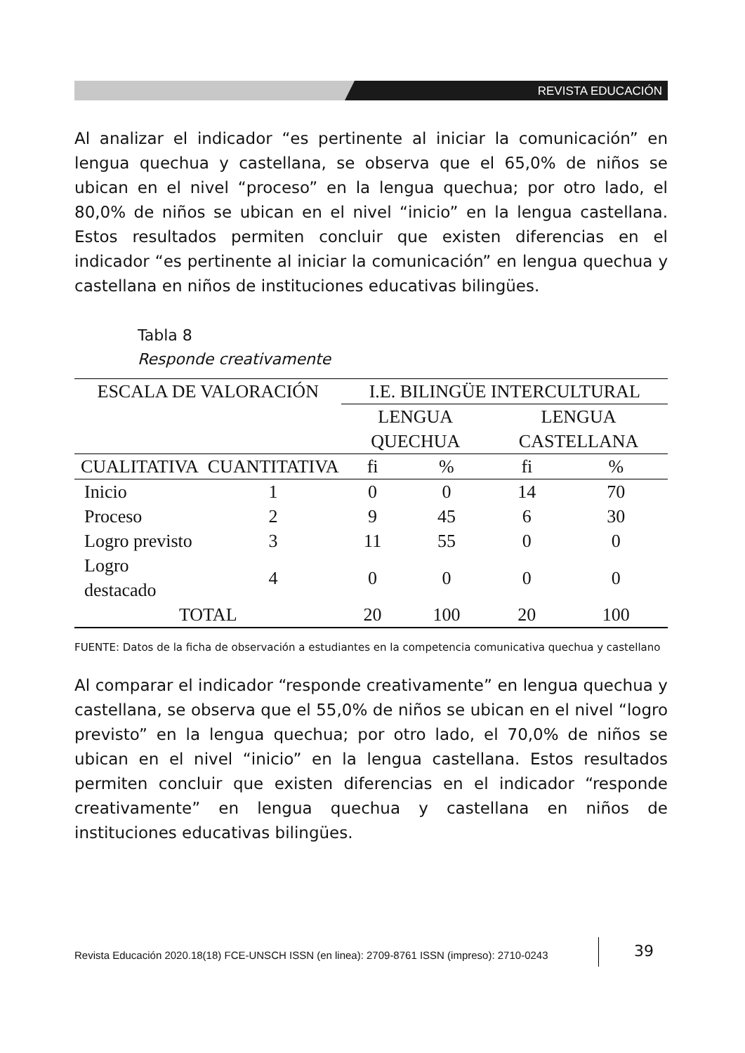REVISTA EDUCACIÓN
Al analizar el indicador “es pertinente al iniciar la comunicación” en lengua quechua y castellana, se observa que el 65,0% de niños se ubican en el nivel “proceso” en la lengua quechua; por otro lado, el 80,0% de niños se ubican en el nivel “inicio” en la lengua castellana. Estos resultados permiten concluir que existen diferencias en el indicador “es pertinente al iniciar la comunicación” en lengua quechua y castellana en niños de instituciones educativas bilingües.
Tabla 8
Responde creativamente
| ESCALA DE VALORACIÓN | | I.E. BILINGÜE INTERCULTURAL | | | |
| --- | --- | --- | --- | --- | --- |
| | | LENGUA QUECHUA | | LENGUA CASTELLANA | |
| CUALITATIVA | CUANTITATIVA | fi | % | fi | % |
| Inicio | 1 | 0 | 0 | 14 | 70 |
| Proceso | 2 | 9 | 45 | 6 | 30 |
| Logro previsto | 3 | 11 | 55 | 0 | 0 |
| Logro destacado | 4 | 0 | 0 | 0 | 0 |
| TOTAL | | 20 | 100 | 20 | 100 |
FUENTE: Datos de la ficha de observación a estudiantes en la competencia comunicativa quechua y castellano
Al comparar el indicador “responde creativamente” en lengua quechua y castellana, se observa que el 55,0% de niños se ubican en el nivel “logro previsto” en la lengua quechua; por otro lado, el 70,0% de niños se ubican en el nivel “inicio” en la lengua castellana. Estos resultados permiten concluir que existen diferencias en el indicador “responde creativamente” en lengua quechua y castellana en niños de instituciones educativas bilingües.
Revista Educación 2020.18(18) FCE-UNSCH ISSN (en linea): 2709-8761 ISSN (impreso): 2710-0243
39